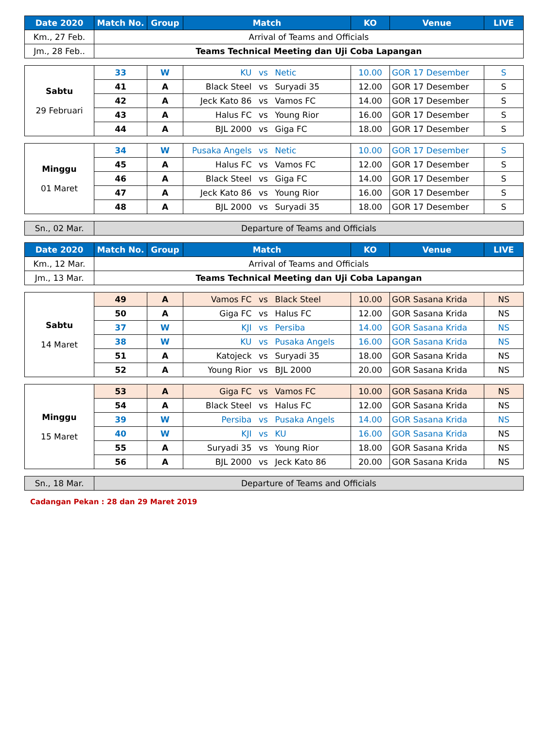| Date 2020 | Match No. | Group | Match | KO | Venue | LIVE |
| --- | --- | --- | --- | --- | --- | --- |
| Km., 27 Feb. | Arrival of Teams and Officials | | | | | |
| Jm., 28 Feb.. | Teams Technical Meeting dan Uji Coba Lapangan | | | | | |
| Sabtu 29 Februari | 33 | W | KU | vs | Netic | 10.00 | GOR 17 Desember | S |
| | 41 | A | Black Steel | vs | Suryadi 35 | 12.00 | GOR 17 Desember | S |
| | 42 | A | Jeck Kato 86 | vs | Vamos FC | 14.00 | GOR 17 Desember | S |
| | 43 | A | Halus FC | vs | Young Rior | 16.00 | GOR 17 Desember | S |
| | 44 | A | BJL 2000 | vs | Giga FC | 18.00 | GOR 17 Desember | S |
| Minggu 01 Maret | 34 | W | Pusaka Angels | vs | Netic | 10.00 | GOR 17 Desember | S |
| | 45 | A | Halus FC | vs | Vamos FC | 12.00 | GOR 17 Desember | S |
| | 46 | A | Black Steel | vs | Giga FC | 14.00 | GOR 17 Desember | S |
| | 47 | A | Jeck Kato 86 | vs | Young Rior | 16.00 | GOR 17 Desember | S |
| | 48 | A | BJL 2000 | vs | Suryadi 35 | 18.00 | GOR 17 Desember | S |
| Sn., 02 Mar. | Departure of Teams and Officials |
| Date 2020 | Match No. | Group | Match | KO | Venue | LIVE |
| --- | --- | --- | --- | --- | --- | --- |
| Km., 12 Mar. | Arrival of Teams and Officials | | | | | |
| Jm., 13 Mar. | Teams Technical Meeting dan Uji Coba Lapangan | | | | | |
| Sabtu 14 Maret | 49 | A | Vamos FC | vs | Black Steel | 10.00 | GOR Sasana Krida | NS |
| | 50 | A | Giga FC | vs | Halus FC | 12.00 | GOR Sasana Krida | NS |
| | 37 | W | KJI | vs | Persiba | 14.00 | GOR Sasana Krida | NS |
| | 38 | W | KU | vs | Pusaka Angels | 16.00 | GOR Sasana Krida | NS |
| | 51 | A | Katojeck | vs | Suryadi 35 | 18.00 | GOR Sasana Krida | NS |
| | 52 | A | Young Rior | vs | BJL 2000 | 20.00 | GOR Sasana Krida | NS |
| Minggu 15 Maret | 53 | A | Giga FC | vs | Vamos FC | 10.00 | GOR Sasana Krida | NS |
| | 54 | A | Black Steel | vs | Halus FC | 12.00 | GOR Sasana Krida | NS |
| | 39 | W | Persiba | vs | Pusaka Angels | 14.00 | GOR Sasana Krida | NS |
| | 40 | W | KJI | vs | KU | 16.00 | GOR Sasana Krida | NS |
| | 55 | A | Suryadi 35 | vs | Young Rior | 18.00 | GOR Sasana Krida | NS |
| | 56 | A | BJL 2000 | vs | Jeck Kato 86 | 20.00 | GOR Sasana Krida | NS |
| Sn., 18 Mar. | Departure of Teams and Officials |
Cadangan Pekan : 28 dan 29 Maret 2019